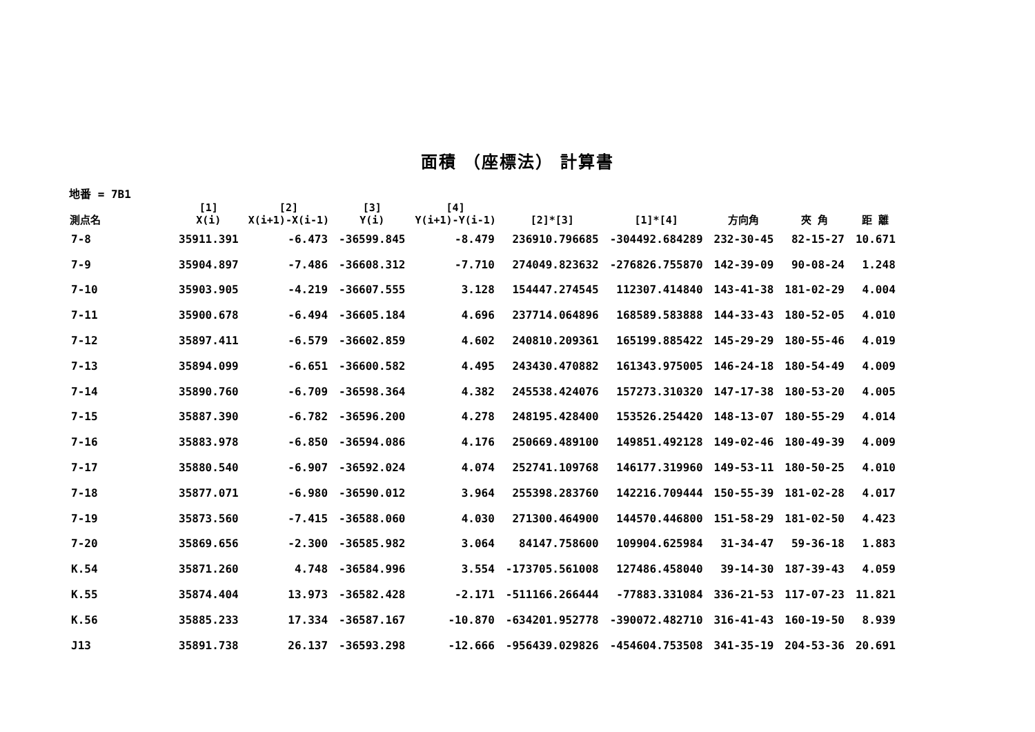面積 （座標法） 計算書
地番 = 7B1
| 測点名 | [1] X(i) | [2] X(i+1)-X(i-1) | [3] Y(i) | [4] Y(i+1)-Y(i-1) | [2]*[3] | [1]*[4] | 方向角 | 夾 角 | 距 離 |
| --- | --- | --- | --- | --- | --- | --- | --- | --- | --- |
| 7-8 | 35911.391 | -6.473 | -36599.845 | -8.479 | 236910.796685 | -304492.684289 | 232-30-45 | 82-15-27 | 10.671 |
| 7-9 | 35904.897 | -7.486 | -36608.312 | -7.710 | 274049.823632 | -276826.755870 | 142-39-09 | 90-08-24 | 1.248 |
| 7-10 | 35903.905 | -4.219 | -36607.555 | 3.128 | 154447.274545 | 112307.414840 | 143-41-38 | 181-02-29 | 4.004 |
| 7-11 | 35900.678 | -6.494 | -36605.184 | 4.696 | 237714.064896 | 168589.583888 | 144-33-43 | 180-52-05 | 4.010 |
| 7-12 | 35897.411 | -6.579 | -36602.859 | 4.602 | 240810.209361 | 165199.885422 | 145-29-29 | 180-55-46 | 4.019 |
| 7-13 | 35894.099 | -6.651 | -36600.582 | 4.495 | 243430.470882 | 161343.975005 | 146-24-18 | 180-54-49 | 4.009 |
| 7-14 | 35890.760 | -6.709 | -36598.364 | 4.382 | 245538.424076 | 157273.310320 | 147-17-38 | 180-53-20 | 4.005 |
| 7-15 | 35887.390 | -6.782 | -36596.200 | 4.278 | 248195.428400 | 153526.254420 | 148-13-07 | 180-55-29 | 4.014 |
| 7-16 | 35883.978 | -6.850 | -36594.086 | 4.176 | 250669.489100 | 149851.492128 | 149-02-46 | 180-49-39 | 4.009 |
| 7-17 | 35880.540 | -6.907 | -36592.024 | 4.074 | 252741.109768 | 146177.319960 | 149-53-11 | 180-50-25 | 4.010 |
| 7-18 | 35877.071 | -6.980 | -36590.012 | 3.964 | 255398.283760 | 142216.709444 | 150-55-39 | 181-02-28 | 4.017 |
| 7-19 | 35873.560 | -7.415 | -36588.060 | 4.030 | 271300.464900 | 144570.446800 | 151-58-29 | 181-02-50 | 4.423 |
| 7-20 | 35869.656 | -2.300 | -36585.982 | 3.064 | 84147.758600 | 109904.625984 | 31-34-47 | 59-36-18 | 1.883 |
| K.54 | 35871.260 | 4.748 | -36584.996 | 3.554 | -173705.561008 | 127486.458040 | 39-14-30 | 187-39-43 | 4.059 |
| K.55 | 35874.404 | 13.973 | -36582.428 | -2.171 | -511166.266444 | -77883.331084 | 336-21-53 | 117-07-23 | 11.821 |
| K.56 | 35885.233 | 17.334 | -36587.167 | -10.870 | -634201.952778 | -390072.482710 | 316-41-43 | 160-19-50 | 8.939 |
| J13 | 35891.738 | 26.137 | -36593.298 | -12.666 | -956439.029826 | -454604.753508 | 341-35-19 | 204-53-36 | 20.691 |